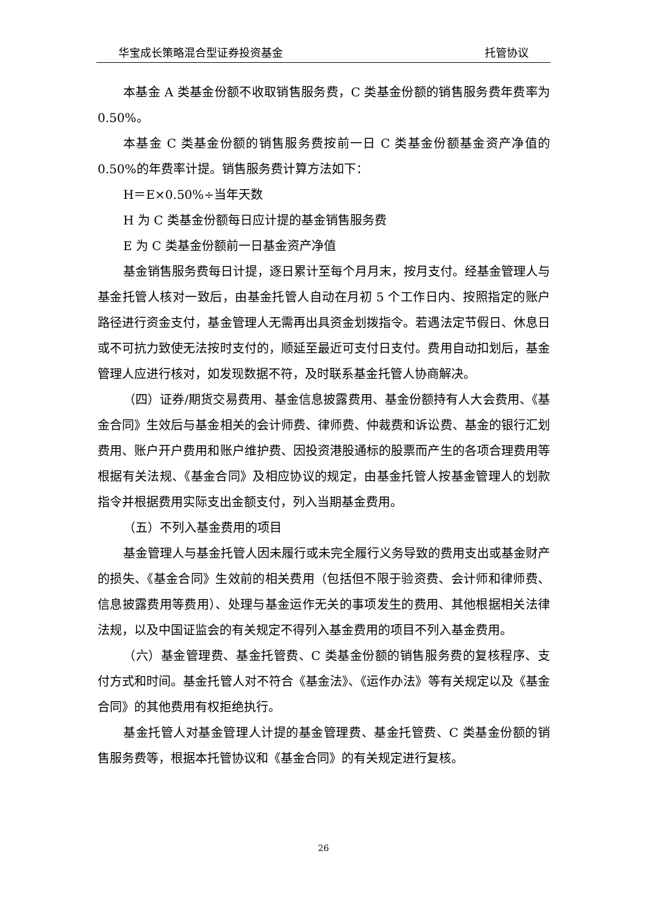华宝成长策略混合型证券投资基金 托管协议
本基金 A 类基金份额不收取销售服务费，C 类基金份额的销售服务费年费率为 0.50%。
本基金 C 类基金份额的销售服务费按前一日 C 类基金份额基金资产净值的 0.50%的年费率计提。销售服务费计算方法如下：
H＝E×0.50%÷当年天数
H 为 C 类基金份额每日应计提的基金销售服务费
E 为 C 类基金份额前一日基金资产净值
基金销售服务费每日计提，逐日累计至每个月月末，按月支付。经基金管理人与基金托管人核对一致后，由基金托管人自动在月初 5 个工作日内、按照指定的账户路径进行资金支付，基金管理人无需再出具资金划拨指令。若遇法定节假日、休息日或不可抗力致使无法按时支付的，顺延至最近可支付日支付。费用自动扣划后，基金管理人应进行核对，如发现数据不符，及时联系基金托管人协商解决。
（四）证券/期货交易费用、基金信息披露费用、基金份额持有人大会费用、《基金合同》生效后与基金相关的会计师费、律师费、仲裁费和诉讼费、基金的银行汇划费用、账户开户费用和账户维护费、因投资港股通标的股票而产生的各项合理费用等根据有关法规、《基金合同》及相应协议的规定，由基金托管人按基金管理人的划款指令并根据费用实际支出金额支付，列入当期基金费用。
（五）不列入基金费用的项目
基金管理人与基金托管人因未履行或未完全履行义务导致的费用支出或基金财产的损失、《基金合同》生效前的相关费用（包括但不限于验资费、会计师和律师费、信息披露费用等费用）、处理与基金运作无关的事项发生的费用、其他根据相关法律法规，以及中国证监会的有关规定不得列入基金费用的项目不列入基金费用。
（六）基金管理费、基金托管费、C 类基金份额的销售服务费的复核程序、支付方式和时间。基金托管人对不符合《基金法》、《运作办法》等有关规定以及《基金合同》的其他费用有权拒绝执行。
基金托管人对基金管理人计提的基金管理费、基金托管费、C 类基金份额的销售服务费等，根据本托管协议和《基金合同》的有关规定进行复核。
26